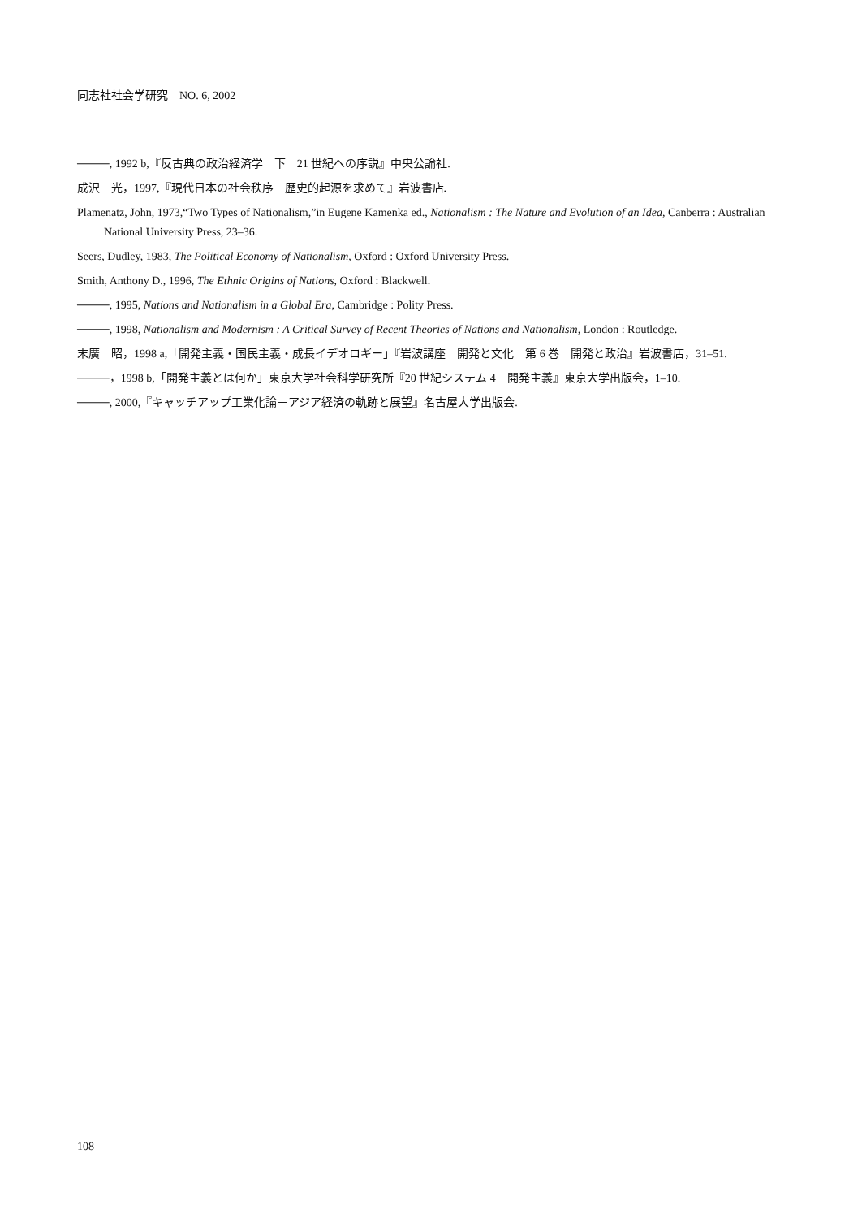同志社社会学研究　NO. 6, 2002
────, 1992 b,『反古典の政治経済学　下　21 世紀への序説』中央公論社.
成沢　光，1997,『現代日本の社会秩序－歴史的起源を求めて』岩波書店.
Plamenatz, John, 1973,“Two Types of Nationalism,”in Eugene Kamenka ed., Nationalism : The Nature and Evolution of an Idea, Canberra : Australian National University Press, 23‒36.
Seers, Dudley, 1983, The Political Economy of Nationalism, Oxford : Oxford University Press.
Smith, Anthony D., 1996, The Ethnic Origins of Nations, Oxford : Blackwell.
────, 1995, Nations and Nationalism in a Global Era, Cambridge : Polity Press.
────, 1998, Nationalism and Modernism : A Critical Survey of Recent Theories of Nations and Nationalism, London : Routledge.
末廣　昭，1998 a,「開発主義・国民主義・成長イデオロギー」『岩波講座　開発と文化　第 6 巻　開発と政治』岩波書店，31‒51.
────，1998 b,「開発主義とは何か」東京大学社会科学研究所『20 世紀システム 4　開発主義』東京大学出版会，1‒10.
────, 2000,『キャッチアップ工業化論－アジア経済の軌跡と展望』名古屋大学出版会.
108